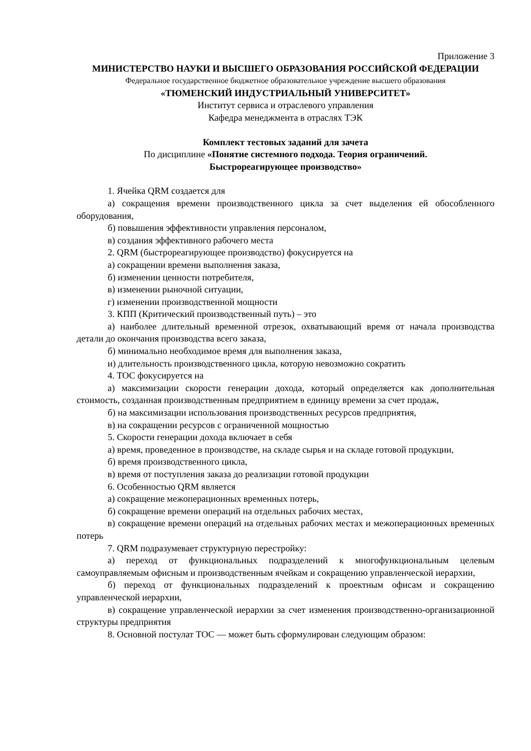Приложение 3
МИНИСТЕРСТВО НАУКИ И ВЫСШЕГО ОБРАЗОВАНИЯ РОССИЙСКОЙ ФЕДЕРАЦИИ
Федеральное государственное бюджетное образовательное учреждение высшего образования
«ТЮМЕНСКИЙ ИНДУСТРИАЛЬНЫЙ УНИВЕРСИТЕТ»
Институт сервиса и отраслевого управления
Кафедра менеджмента в отраслях ТЭК
Комплект тестовых заданий для зачета
По дисциплине «Понятие системного подхода. Теория ограничений.
Быстрореагирующее производство»
1. Ячейка QRM создается для
а) сокращения времени производственного цикла за счет выделения ей обособленного оборудования,
б) повышения эффективности управления персоналом,
в) создания эффективного рабочего места
2. QRM (быстрореагирующее производство) фокусируется на
а) сокращении времени выполнения заказа,
б) изменении ценности потребителя,
в) изменении рыночной ситуации,
г) изменении производственной мощности
3. КПП (Критический производственный путь) – это
а) наиболее длительный временной отрезок, охватывающий время от начала производства детали до окончания производства всего заказа,
б) минимально необходимое время для выполнения заказа,
и) длительность производственного цикла, которую невозможно сократить
4. TOC фокусируется на
а) максимизации скорости генерации дохода, который определяется как дополнительная стоимость, созданная производственным предприятием в единицу времени за счет продаж,
б) на максимизации использования производственных ресурсов предприятия,
в) на сокращении ресурсов с ограниченной мощностью
5. Скорости генерации дохода включает в себя
а) время, проведенное в производстве, на складе сырья и на складе готовой продукции,
б) время производственного цикла,
в) время от поступления заказа до реализации готовой продукции
6. Особенностью QRM является
а) сокращение межоперационных временных потерь,
б) сокращение времени операций на отдельных рабочих местах,
в) сокращение времени операций на отдельных рабочих местах и межоперационных временных потерь
7. QRM подразумевает структурную перестройку:
а) переход от функциональных подразделений к многофункциональным целевым самоуправляемым офисным и производственным ячейкам и сокращению управленческой иерархии,
б) переход от функциональных подразделений к проектным офисам и сокращению управленческой иерархии,
в) сокращение управленческой иерархии за счет изменения производственно-организационной структуры предприятия
8. Основной постулат ТОС — может быть сформулирован следующим образом: